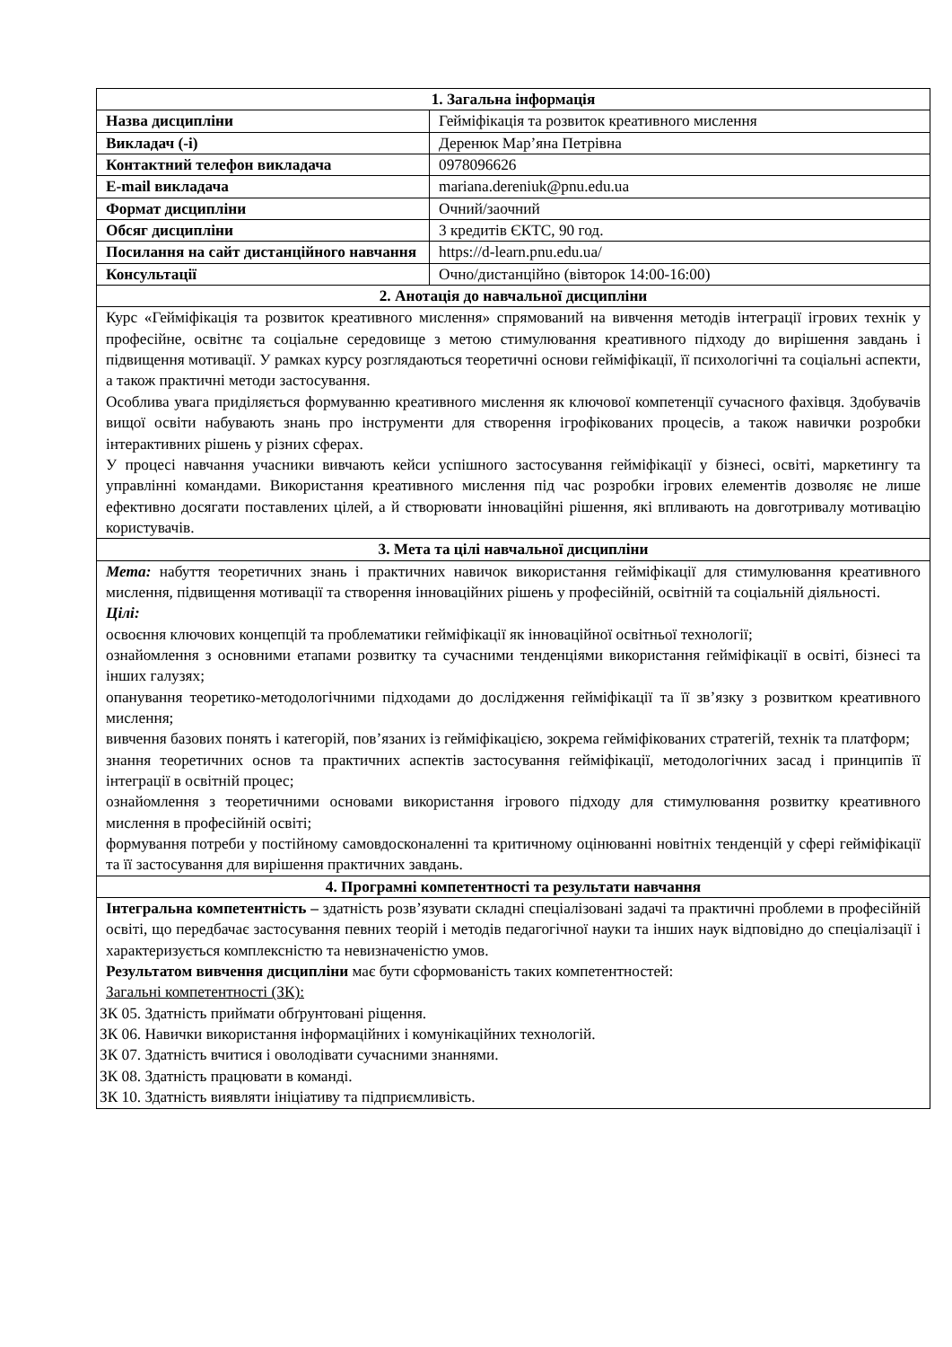| 1. Загальна інформація | |
| --- | --- |
| Назва дисципліни | Гейміфікація та розвиток креативного мислення |
| Викладач (-і) | Деренюк Мар’яна Петрівна |
| Контактний телефон викладача | 0978096626 |
| E-mail викладача | mariana.dereniuk@pnu.edu.ua |
| Формат дисципліни | Очний/заочний |
| Обсяг дисципліни | 3 кредитів ЄКТС, 90 год. |
| Посилання на сайт дистанційного навчання | https://d-learn.pnu.edu.ua/ |
| Консультації | Очно/дистанційно (вівторок 14:00-16:00) |
| 2. Анотація до навчальної дисципліни | |
| Курс «Гейміфікація та розвиток креативного мислення» спрямований на вивчення методів інтеграції ігрових технік у професійне, освітнє та соціальне середовище з метою стимулювання креативного підходу до вирішення завдань і підвищення мотивації. У рамках курсу розглядаються теоретичні основи гейміфікації, її психологічні та соціальні аспекти, а також практичні методи застосування. Особлива увага приділяється формуванню креативного мислення як ключової компетенції сучасного фахівця. Здобувачів вищої освіти набувають знань про інструменти для створення ігрофікованих процесів, а також навички розробки інтерактивних рішень у різних сферах. У процесі навчання учасники вивчають кейси успішного застосування гейміфікації у бізнесі, освіті, маркетингу та управлінні командами. Використання креативного мислення під час розробки ігрових елементів дозволяє не лише ефективно досягати поставлених цілей, а й створювати інноваційні рішення, які впливають на довготривалу мотивацію користувачів. | |
| 3. Мета та цілі навчальної дисципліни | |
| Мета: набуття теоретичних знань і практичних навичок використання гейміфікації для стимулювання креативного мислення, підвищення мотивації та створення інноваційних рішень у професійній, освітній та соціальній діяльності. Цілі: освоєння ключових концепцій та проблематики гейміфікації як інноваційної освітньої технології; ознайомлення з основними етапами розвитку та сучасними тенденціями використання гейміфікації в освіті, бізнесі та інших галузях; опанування теоретико-методологічними підходами до дослідження гейміфікації та її зв’язку з розвитком креативного мислення; вивчення базових понять і категорій, пов’язаних із гейміфікацією, зокрема гейміфікованих стратегій, технік та платформ; знання теоретичних основ та практичних аспектів застосування гейміфікації, методологічних засад і принципів її інтеграції в освітній процес; ознайомлення з теоретичними основами використання ігрового підходу для стимулювання розвитку креативного мислення в професійній освіті; формування потреби у постійному самовдосконаленні та критичному оцінюванні новітніх тенденцій у сфері гейміфікації та її застосування для вирішення практичних завдань. | |
| 4. Програмні компетентності та результати навчання | |
| Інтегральна компетентність – здатність розв’язувати складні спеціалізовані задачі та практичні проблеми в професійній освіті, що передбачає застосування певних теорій і методів педагогічної науки та інших наук відповідно до спеціалізації і характеризується комплексністю та невизначеністю умов. Результатом вивчення дисципліни має бути сформованість таких компетентностей: Загальні компетентності (ЗК): ЗК 05. Здатність приймати обґрунтовані ріщення. ЗК 06. Навички використання інформаційних і комунікаційних технологій. ЗК 07. Здатність вчитися і оволодівати сучасними знаннями. ЗК 08. Здатність працювати в команді. ЗК 10. Здатність виявляти ініціативу та підприємливість. | |